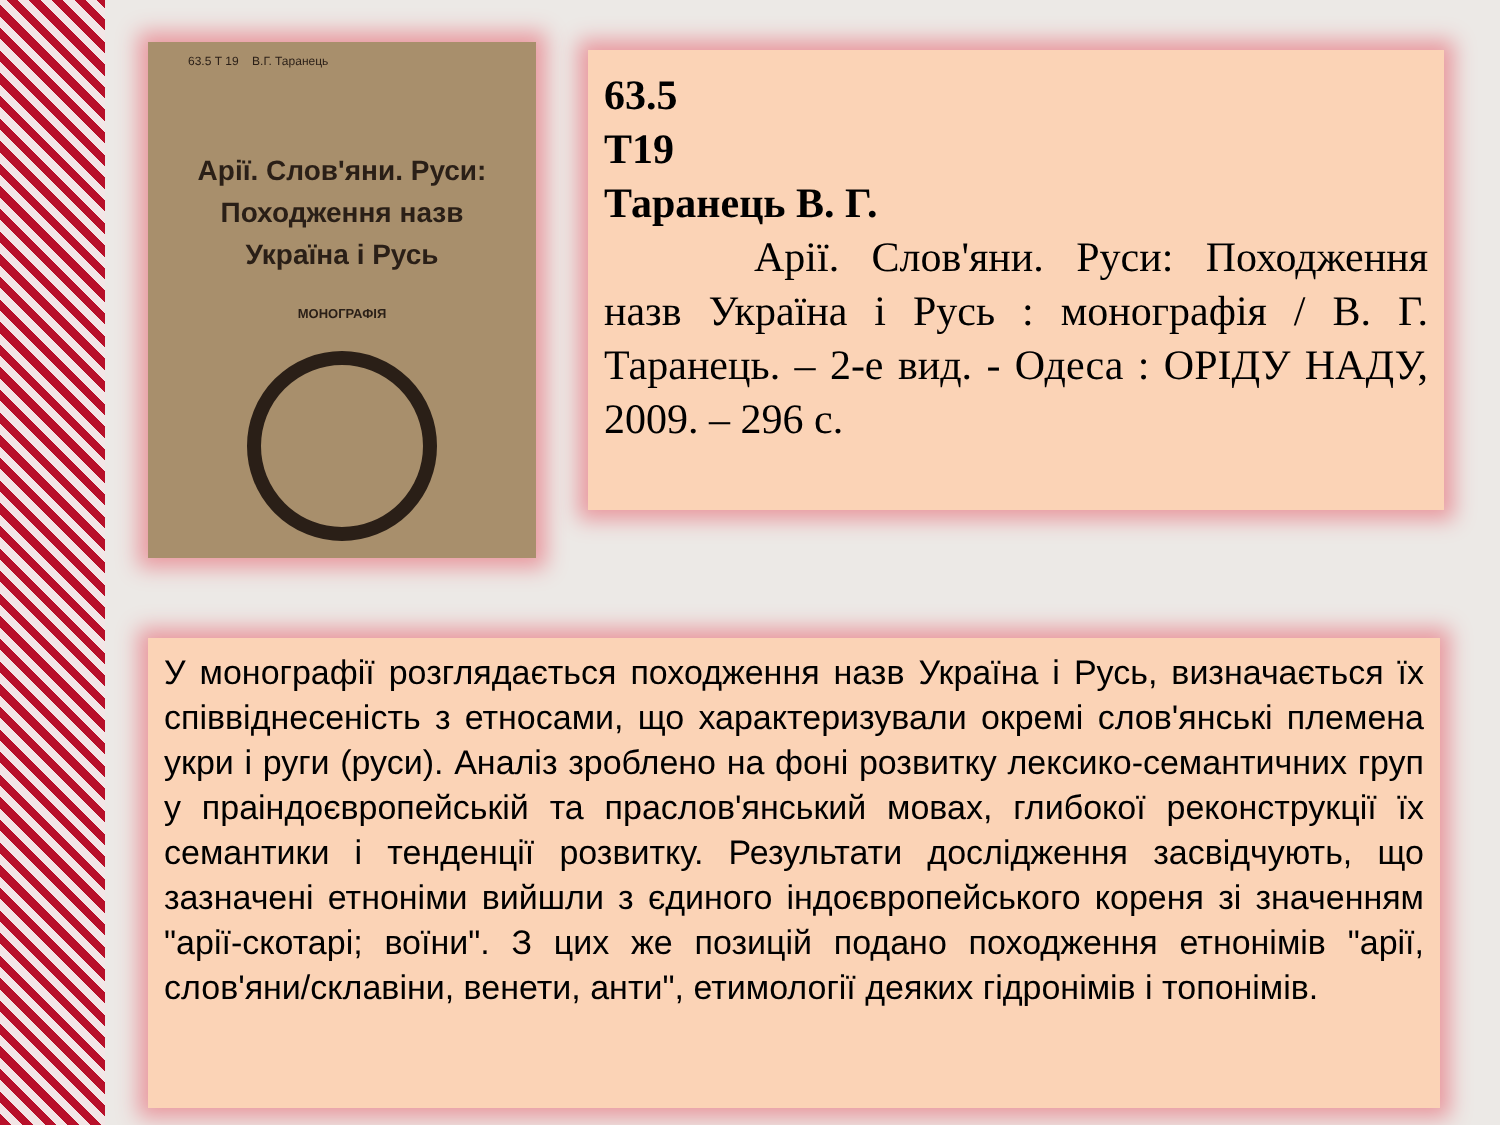63.5 Т 19 В.Г. Таранець
Арії. Слов'яни. Руси:
Походження назв
Україна і Русь
МОНОГРАФІЯ
63.5
Т19
Таранець В. Г.
Арії. Слов'яни. Руси: Походження назв Україна і Русь : монографія / В. Г. Таранець. – 2-е вид. - Одеса : ОРІДУ НАДУ, 2009. – 296 с.
У монографії розглядається походження назв Україна і Русь, визначається їх співвіднесеність з етносами, що характеризували окремі слов'янські племена укри і руги (руси). Аналіз зроблено на фоні розвитку лексико-семантичних груп у праіндоєвропейській та праслов'янський мовах, глибокої реконструкції їх семантики і тенденції розвитку. Результати дослідження засвідчують, що зазначені етноніми вийшли з єдиного індоєвропейського кореня зі значенням "арії-скотарі; воїни". З цих же позицій подано походження етнонімів "арії, слов'яни/склавіни, венети, анти", етимології деяких гідронімів і топонімів.